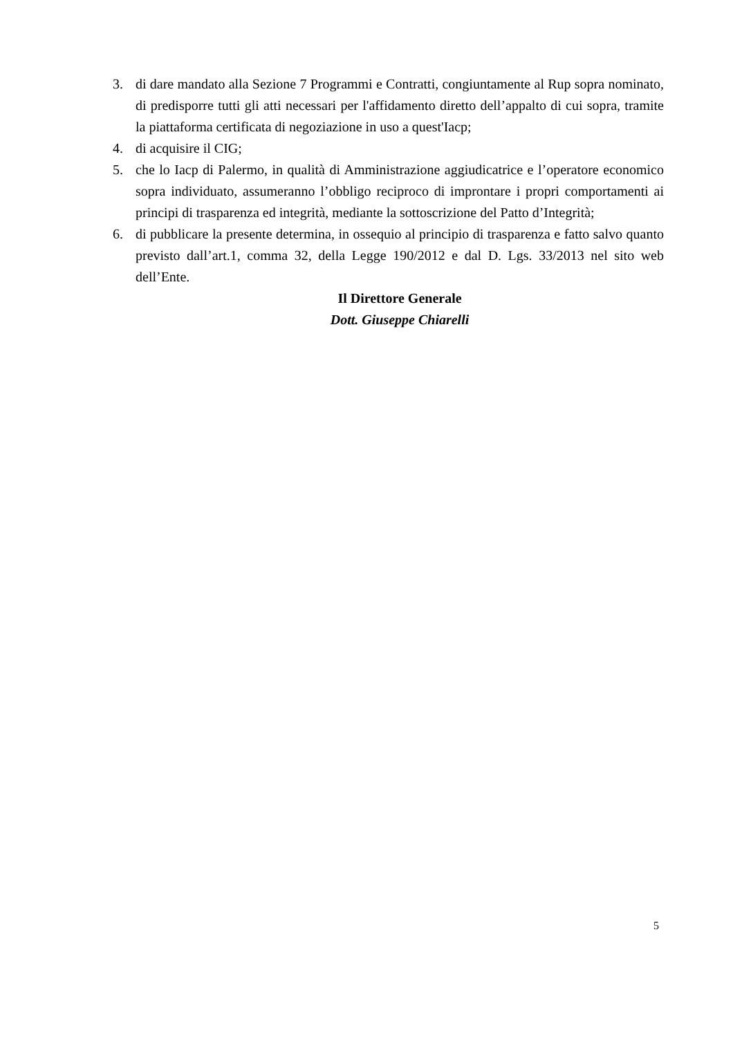3. di dare mandato alla Sezione 7 Programmi e Contratti, congiuntamente al Rup sopra nominato, di predisporre tutti gli atti necessari per l'affidamento diretto dell’appalto di cui sopra, tramite la piattaforma certificata di negoziazione in uso a quest'Iacp;
4. di acquisire il CIG;
5. che lo Iacp di Palermo, in qualità di Amministrazione aggiudicatrice e l’operatore economico sopra individuato, assumeranno l’obbligo reciproco di improntare i propri comportamenti ai principi di trasparenza ed integrità, mediante la sottoscrizione del Patto d’Integrità;
6. di pubblicare la presente determina, in ossequio al principio di trasparenza e fatto salvo quanto previsto dall’art.1, comma 32, della Legge 190/2012 e dal D. Lgs. 33/2013 nel sito web dell’Ente.
Il Direttore Generale
Dott. Giuseppe Chiarelli
5